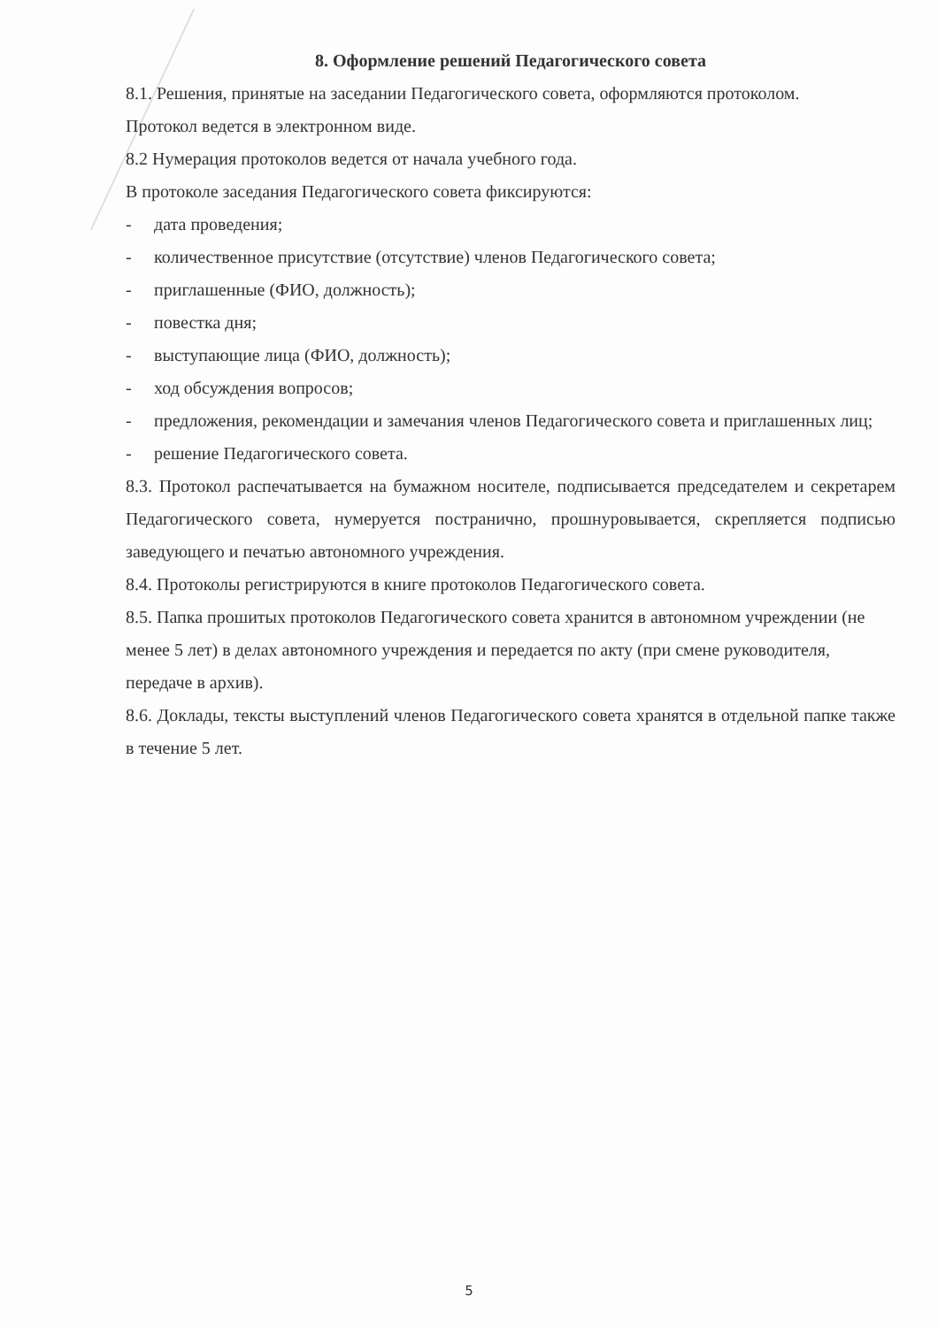8. Оформление решений Педагогического совета
8.1. Решения, принятые на заседании Педагогического совета, оформляются протоколом.
Протокол ведется в электронном виде.
8.2 Нумерация протоколов ведется от начала учебного года.
В протоколе заседания Педагогического совета фиксируются:
- дата проведения;
- количественное присутствие (отсутствие) членов Педагогического совета;
- приглашенные (ФИО, должность);
- повестка дня;
- выступающие лица (ФИО, должность);
- ход обсуждения вопросов;
- предложения, рекомендации и замечания членов Педагогического совета и приглашенных лиц;
- решение Педагогического совета.
8.3. Протокол распечатывается на бумажном носителе, подписывается председателем и секретарем Педагогического совета, нумеруется постранично, прошнуровывается, скрепляется подписью заведующего и печатью автономного учреждения.
8.4. Протоколы регистрируются в книге протоколов Педагогического совета.
8.5. Папка прошитых протоколов Педагогического совета хранится в автономном учреждении (не менее 5 лет) в делах автономного учреждения и передается по акту (при смене руководителя, передаче в архив).
8.6. Доклады, тексты выступлений членов Педагогического совета хранятся в отдельной папке также в течение 5 лет.
5